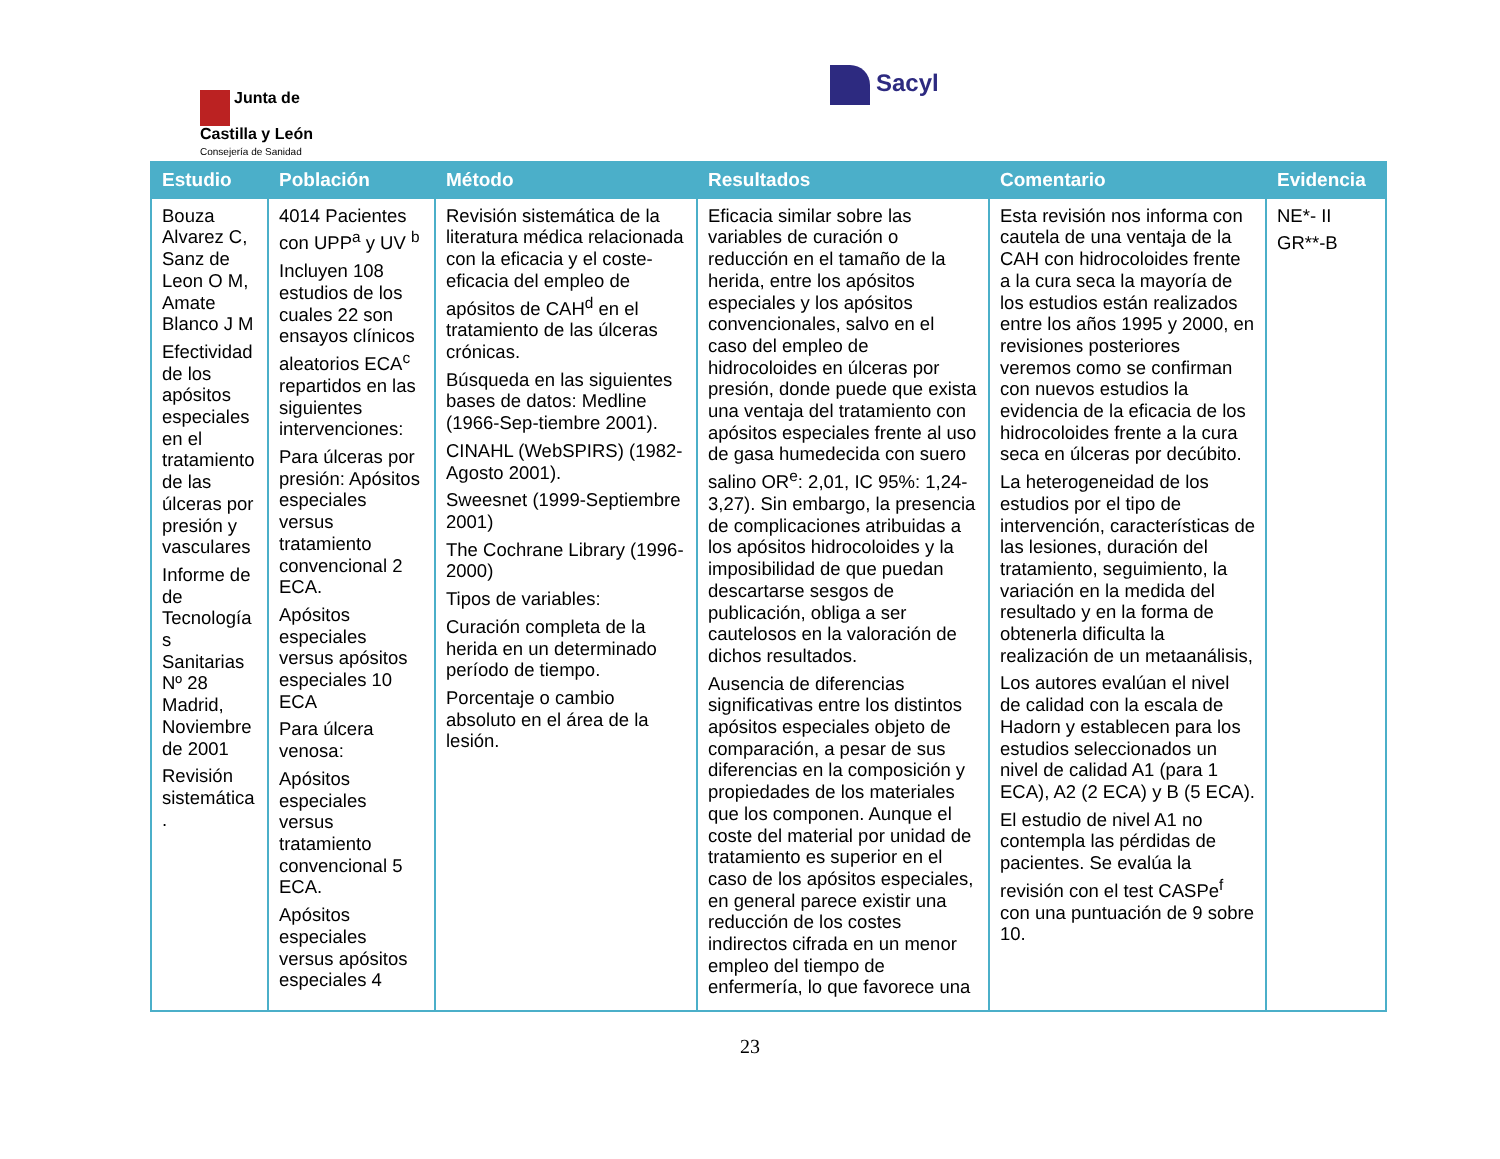Junta de
Castilla y León
Consejería de Sanidad
Sacyl
| Estudio | Población | Método | Resultados | Comentario | Evidencia |
| --- | --- | --- | --- | --- | --- |
| Bouza Alvarez C, Sanz de Leon O M, Amate Blanco J M Efectividad de los apósitos especiales en el tratamiento de las úlceras por presión y vasculares Informe de de Tecnología s Sanitarias Nº 28 Madrid, Noviembre de 2001 Revisión sistemática . | 4014 Pacientes con UPP<sup>a</sup> y UV <sup>b</sup> Incluyen 108 estudios de los cuales 22 son ensayos clínicos aleatorios ECA<sup>c</sup> repartidos en las siguientes intervenciones: Para úlceras por presión: Apósitos especiales versus tratamiento convencional 2 ECA. Apósitos especiales versus apósitos especiales 10 ECA Para úlcera venosa: Apósitos especiales versus tratamiento convencional 5 ECA. Apósitos especiales versus apósitos especiales 4 | Revisión sistemática de la literatura médica relacionada con la eficacia y el coste-eficacia del empleo de apósitos de CAH<sup>d</sup> en el tratamiento de las úlceras crónicas. Búsqueda en las siguientes bases de datos: Medline (1966-Sep-tiembre 2001). CINAHL (WebSPIRS) (1982-Agosto 2001). Sweesnet (1999-Septiembre 2001) The Cochrane Library (1996-2000) Tipos de variables: Curación completa de la herida en un determinado período de tiempo. Porcentaje o cambio absoluto en el área de la lesión. | Eficacia similar sobre las variables de curación o reducción en el tamaño de la herida, entre los apósitos especiales y los apósitos convencionales, salvo en el caso del empleo de hidrocoloides en úlceras por presión, donde puede que exista una ventaja del tratamiento con apósitos especiales frente al uso de gasa humedecida con suero salino OR<sup>e</sup>: 2,01, IC 95%: 1,24-3,27). Sin embargo, la presencia de complicaciones atribuidas a los apósitos hidrocoloides y la imposibilidad de que puedan descartarse sesgos de publicación, obliga a ser cautelosos en la valoración de dichos resultados. Ausencia de diferencias significativas entre los distintos apósitos especiales objeto de comparación, a pesar de sus diferencias en la composición y propiedades de los materiales que los componen. Aunque el coste del material por unidad de tratamiento es superior en el caso de los apósitos especiales, en general parece existir una reducción de los costes indirectos cifrada en un menor empleo del tiempo de enfermería, lo que favorece una | Esta revisión nos informa con cautela de una ventaja de la CAH con hidrocoloides frente a la cura seca la mayoría de los estudios están realizados entre los años 1995 y 2000, en revisiones posteriores veremos como se confirman con nuevos estudios la evidencia de la eficacia de los hidrocoloides frente a la cura seca en úlceras por decúbito. La heterogeneidad de los estudios por el tipo de intervención, características de las lesiones, duración del tratamiento, seguimiento, la variación en la medida del resultado y en la forma de obtenerla dificulta la realización de un metaanálisis, Los autores evalúan el nivel de calidad con la escala de Hadorn y establecen para los estudios seleccionados un nivel de calidad A1 (para 1 ECA), A2 (2 ECA) y B (5 ECA). El estudio de nivel A1 no contempla las pérdidas de pacientes. Se evalúa la revisión con el test CASPe<sup>f</sup> con una puntuación de 9 sobre 10. | NE*- II GR**-B |
23